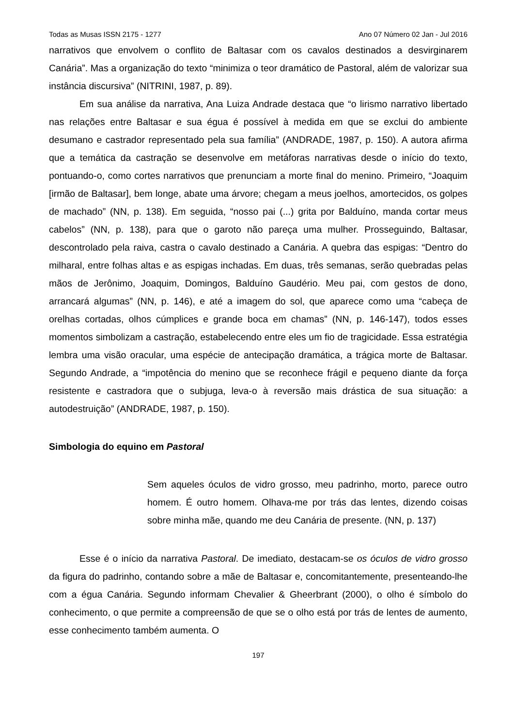Todas as Musas ISSN 2175 - 1277 Ano 07 Número 02 Jan - Jul 2016
narrativos que envolvem o conflito de Baltasar com os cavalos destinados a desvirginarem Canária”. Mas a organização do texto “minimiza o teor dramático de Pastoral, além de valorizar sua instância discursiva” (NITRINI, 1987, p. 89).
Em sua análise da narrativa, Ana Luiza Andrade destaca que “o lirismo narrativo libertado nas relações entre Baltasar e sua égua é possível à medida em que se exclui do ambiente desumano e castrador representado pela sua família” (ANDRADE, 1987, p. 150). A autora afirma que a temática da castração se desenvolve em metáforas narrativas desde o início do texto, pontuando-o, como cortes narrativos que prenunciam a morte final do menino. Primeiro, “Joaquim [irmão de Baltasar], bem longe, abate uma árvore; chegam a meus joelhos, amortecidos, os golpes de machado” (NN, p. 138). Em seguida, “nosso pai (...) grita por Balduíno, manda cortar meus cabelos” (NN, p. 138), para que o garoto não pareça uma mulher. Prosseguindo, Baltasar, descontrolado pela raiva, castra o cavalo destinado a Canária. A quebra das espigas: “Dentro do milharal, entre folhas altas e as espigas inchadas. Em duas, três semanas, serão quebradas pelas mãos de Jerônimo, Joaquim, Domingos, Balduíno Gaudério. Meu pai, com gestos de dono, arrancará algumas” (NN, p. 146), e até a imagem do sol, que aparece como uma “cabeça de orelhas cortadas, olhos cúmplices e grande boca em chamas” (NN, p. 146-147), todos esses momentos simbolizam a castração, estabelecendo entre eles um fio de tragicidade. Essa estratégia lembra uma visão oracular, uma espécie de antecipação dramática, a trágica morte de Baltasar. Segundo Andrade, a “impotência do menino que se reconhece frágil e pequeno diante da força resistente e castradora que o subjuga, leva-o à reversão mais drástica de sua situação: a autodestruição” (ANDRADE, 1987, p. 150).
Simbologia do equino em Pastoral
Sem aqueles óculos de vidro grosso, meu padrinho, morto, parece outro homem. É outro homem. Olhava-me por trás das lentes, dizendo coisas sobre minha mãe, quando me deu Canária de presente. (NN, p. 137)
Esse é o início da narrativa Pastoral. De imediato, destacam-se os óculos de vidro grosso da figura do padrinho, contando sobre a mãe de Baltasar e, concomitantemente, presenteando-lhe com a égua Canária. Segundo informam Chevalier & Gheerbrant (2000), o olho é símbolo do conhecimento, o que permite a compreensão de que se o olho está por trás de lentes de aumento, esse conhecimento também aumenta. O
197